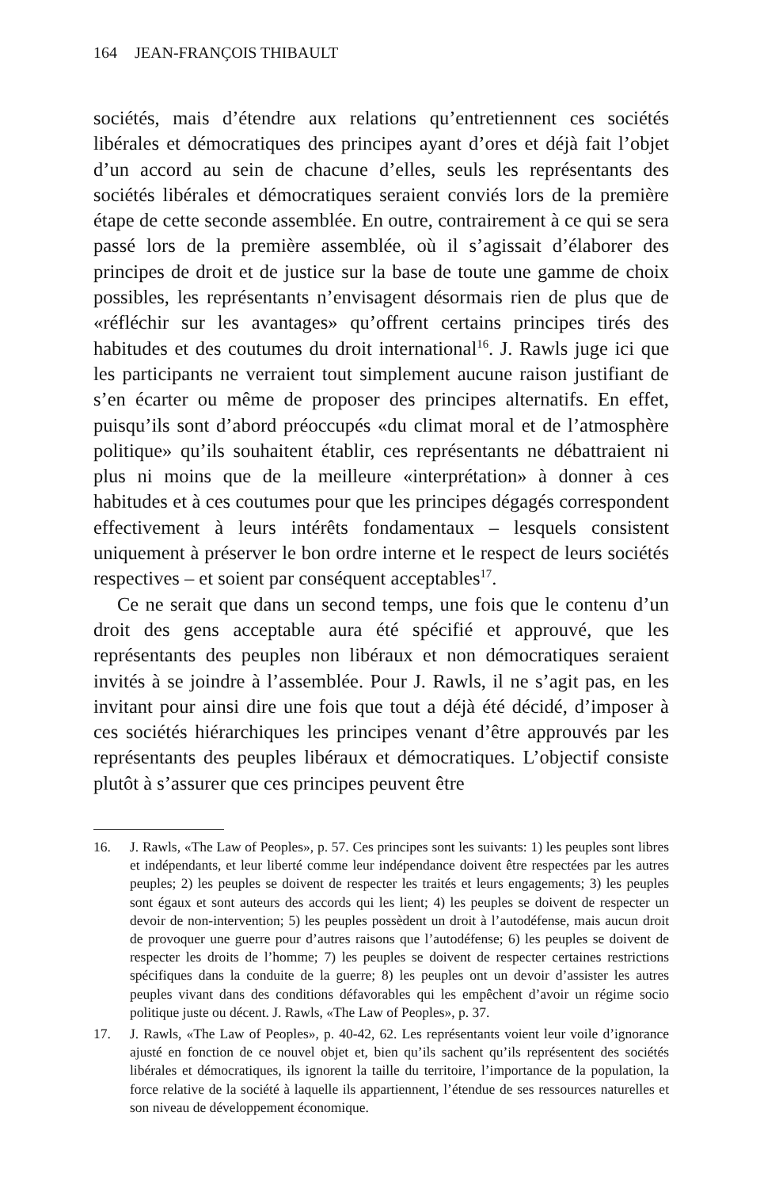164 JEAN-FRANÇOIS THIBAULT
sociétés, mais d’étendre aux relations qu’entretiennent ces sociétés libérales et démocratiques des principes ayant d’ores et déjà fait l’objet d’un accord au sein de chacune d’elles, seuls les représentants des sociétés libérales et démocratiques seraient conviés lors de la première étape de cette seconde assemblée. En outre, contrairement à ce qui se sera passé lors de la première assemblée, où il s’agissait d’élaborer des principes de droit et de justice sur la base de toute une gamme de choix possibles, les représentants n’envisagent désormais rien de plus que de «réfléchir sur les avantages» qu’offrent certains principes tirés des habitudes et des coutumes du droit international<sup>16</sup>. J. Rawls juge ici que les participants ne verraient tout simplement aucune raison justifiant de s’en écarter ou même de proposer des principes alternatifs. En effet, puisqu’ils sont d’abord préoccupés «du climat moral et de l’atmosphère politique» qu’ils souhaitent établir, ces représentants ne débattraient ni plus ni moins que de la meilleure «interprétation» à donner à ces habitudes et à ces coutumes pour que les principes dégagés correspondent effectivement à leurs intérêts fondamentaux – lesquels consistent uniquement à préserver le bon ordre interne et le respect de leurs sociétés respectives – et soient par conséquent acceptables<sup>17</sup>.
Ce ne serait que dans un second temps, une fois que le contenu d’un droit des gens acceptable aura été spécifié et approuvé, que les représentants des peuples non libéraux et non démocratiques seraient invités à se joindre à l’assemblée. Pour J. Rawls, il ne s’agit pas, en les invitant pour ainsi dire une fois que tout a déjà été décidé, d’imposer à ces sociétés hiérarchiques les principes venant d’être approuvés par les représentants des peuples libéraux et démocratiques. L’objectif consiste plutôt à s’assurer que ces principes peuvent être
16. J. Rawls, «The Law of Peoples», p. 57. Ces principes sont les suivants: 1) les peuples sont libres et indépendants, et leur liberté comme leur indépendance doivent être respectées par les autres peuples; 2) les peuples se doivent de respecter les traités et leurs engagements; 3) les peuples sont égaux et sont auteurs des accords qui les lient; 4) les peuples se doivent de respecter un devoir de non-intervention; 5) les peuples possèdent un droit à l’autodéfense, mais aucun droit de provoquer une guerre pour d’autres raisons que l’autodéfense; 6) les peuples se doivent de respecter les droits de l’homme; 7) les peuples se doivent de respecter certaines restrictions spécifiques dans la conduite de la guerre; 8) les peuples ont un devoir d’assister les autres peuples vivant dans des conditions défavorables qui les empêchent d’avoir un régime socio politique juste ou décent. J. Rawls, «The Law of Peoples», p. 37.
17. J. Rawls, «The Law of Peoples», p. 40-42, 62. Les représentants voient leur voile d’ignorance ajusté en fonction de ce nouvel objet et, bien qu’ils sachent qu’ils représentent des sociétés libérales et démocratiques, ils ignorent la taille du territoire, l’importance de la population, la force relative de la société à laquelle ils appartiennent, l’étendue de ses ressources naturelles et son niveau de développement économique.